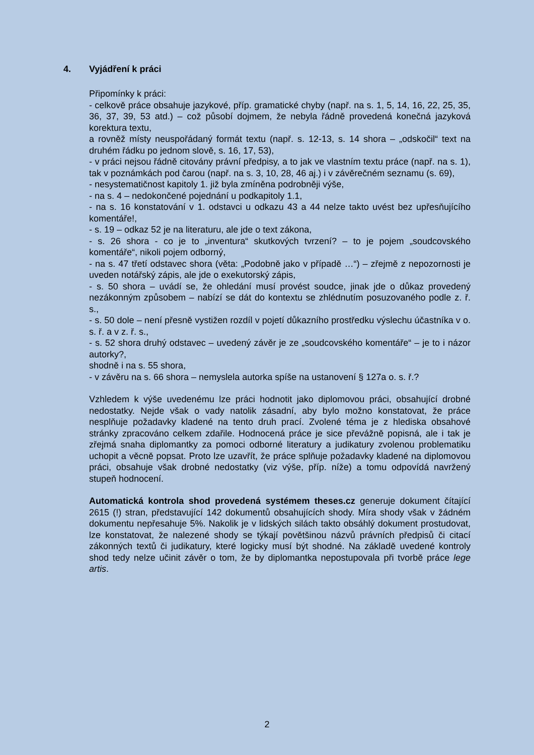4. Vyjádření k práci
Připomínky k práci:
- celkově práce obsahuje jazykové, příp. gramatické chyby (např. na s. 1, 5, 14, 16, 22, 25, 35, 36, 37, 39, 53 atd.) – což působí dojmem, že nebyla řádně provedená konečná jazyková korektura textu,
a rovněž místy neuspořádaný formát textu (např. s. 12-13, s. 14 shora – „odskočil“ text na druhém řádku po jednom slově, s. 16, 17, 53),
- v práci nejsou řádně citovány právní předpisy, a to jak ve vlastním textu práce (např. na s. 1), tak v poznámkách pod čarou (např. na s. 3, 10, 28, 46 aj.) i v závěrečném seznamu (s. 69),
- nesystematičnost kapitoly 1. již byla zmíněna podrobněji výše,
- na s. 4 – nedokončené pojednání u podkapitoly 1.1,
- na s. 16 konstatování v 1. odstavci u odkazu 43 a 44 nelze takto uvést bez upřesňujícího komentáře!,
- s. 19 – odkaz 52 je na literaturu, ale jde o text zákona,
- s. 26 shora - co je to „inventura“ skutkových tvrzení? – to je pojem „soudcovského komentáře“, nikoli pojem odborný,
- na s. 47 třetí odstavec shora (věta: „Podobně jako v případě …“) – zřejmě z nepozornosti je uveden notářský zápis, ale jde o exekutorský zápis,
- s. 50 shora – uvádí se, že ohledání musí provést soudce, jinak jde o důkaz provedený nezákonným způsobem – nabízí se dát do kontextu se zhlédnutím posuzovaného podle z. ř. s.,
- s. 50 dole – není přesně vystižen rozdíl v pojetí důkazního prostředku výslechu účastníka v o. s. ř. a v z. ř. s.,
- s. 52 shora druhý odstavec – uvedený závěr je ze „soudcovského komentáře“ – je to i názor autorky?,
shodně i na s. 55 shora,
- v závěru na s. 66 shora – nemyslela autorka spíše na ustanovení § 127a o. s. ř.?
Vzhledem k výše uvedenému lze práci hodnotit jako diplomovou práci, obsahující drobné nedostatky. Nejde však o vady natolik zásadní, aby bylo možno konstatovat, že práce nesplňuje požadavky kladené na tento druh prací. Zvolené téma je z hlediska obsahové stránky zpracováno celkem zdařile. Hodnocená práce je sice převážně popisná, ale i tak je zřejmá snaha diplomantky za pomoci odborné literatury a judikatury zvolenou problematiku uchopit a věcně popsat. Proto lze uzavřít, že práce splňuje požadavky kladené na diplomovou práci, obsahuje však drobné nedostatky (viz výše, příp. níže) a tomu odpovídá navržený stupeň hodnocení.
Automatická kontrola shod provedená systémem theses.cz generuje dokument čítající 2615 (!) stran, představující 142 dokumentů obsahujících shody. Míra shody však v žádném dokumentu nepřesahuje 5%. Nakolik je v lidských silách takto obsáhlý dokument prostudovat, lze konstatovat, že nalezené shody se týkají povětšinou názvů právních předpisů či citací zákonných textů či judikatury, které logicky musí být shodné. Na základě uvedené kontroly shod tedy nelze učinit závěr o tom, že by diplomantka nepostupovala při tvorbě práce lege artis.
2